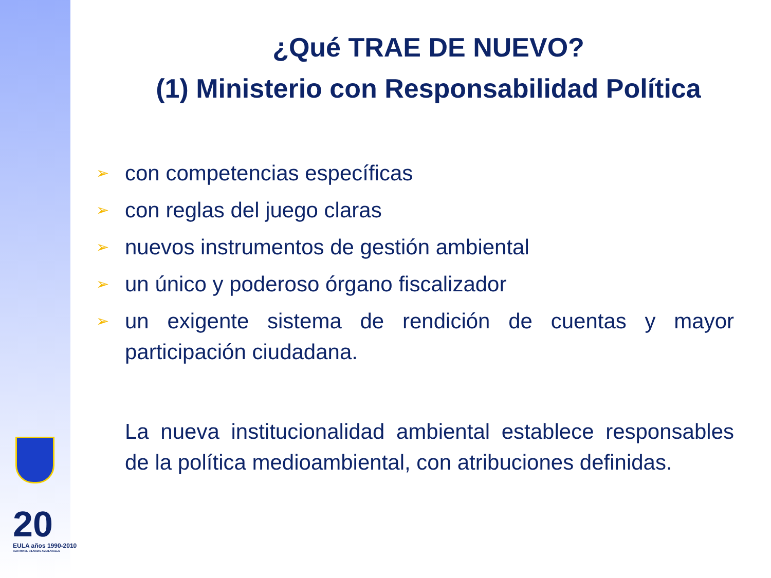20
EULA años 1990-2010
CENTRO DE CIENCIAS AMBIENTALES
¿Qué TRAE DE NUEVO?
(1) Ministerio con Responsabilidad Política
➢ con competencias específicas
➢ con reglas del juego claras
➢ nuevos instrumentos de gestión ambiental
➢ un único y poderoso órgano fiscalizador
➢ un exigente sistema de rendición de cuentas y mayor participación ciudadana.
La nueva institucionalidad ambiental establece responsables de la política medioambiental, con atribuciones definidas.